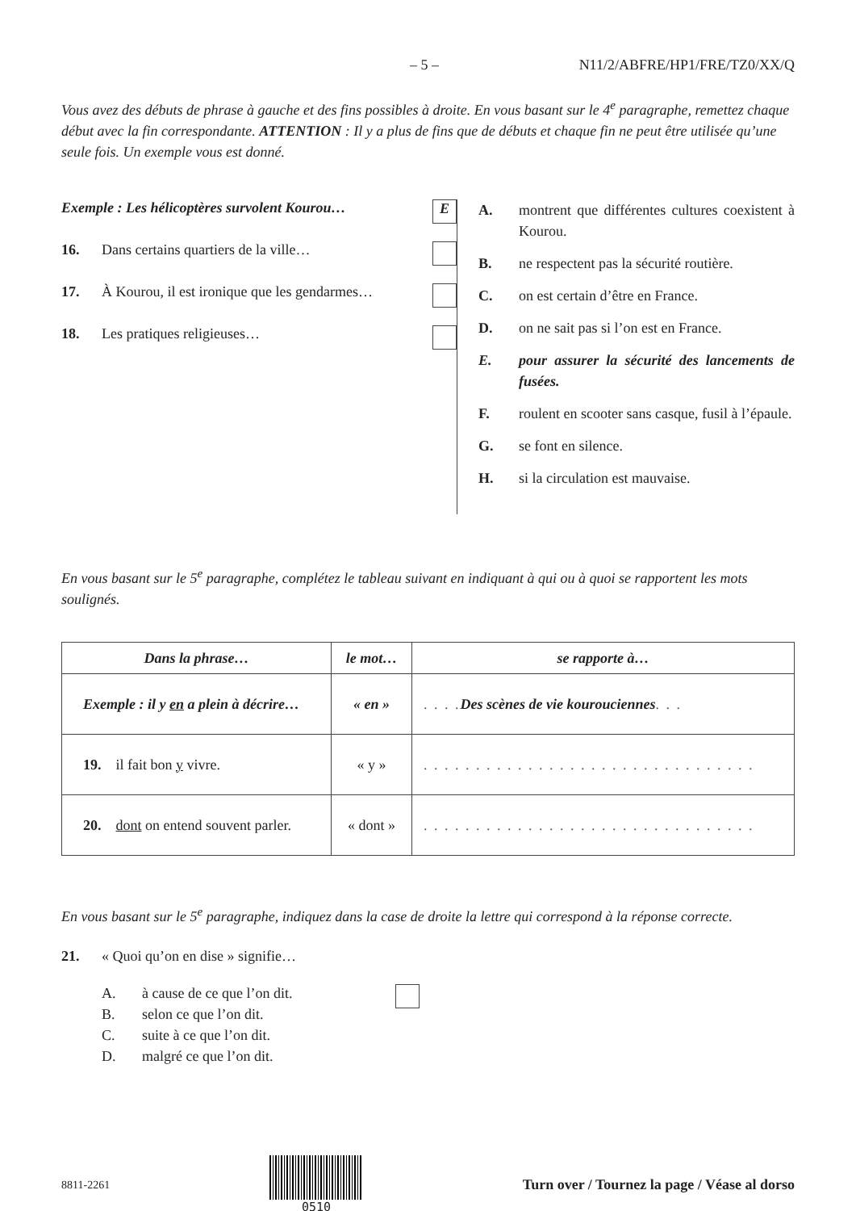– 5 – N11/2/ABFRE/HP1/FRE/TZ0/XX/Q
Vous avez des débuts de phrase à gauche et des fins possibles à droite. En vous basant sur le 4<sup>e</sup> paragraphe, remettez chaque début avec la fin correspondante. ATTENTION : Il y a plus de fins que de débuts et chaque fin ne peut être utilisée qu’une seule fois. Un exemple vous est donné.
Exemple : Les hélicoptères survolent Kourou… E
16. Dans certains quartiers de la ville…
17. À Kourou, il est ironique que les gendarmes…
18. Les pratiques religieuses…
A. montrent que différentes cultures coexistent à Kourou.
B. ne respectent pas la sécurité routière.
C. on est certain d’être en France.
D. on ne sait pas si l’on est en France.
E. pour assurer la sécurité des lancements de fusées.
F. roulent en scooter sans casque, fusil à l’épaule.
G. se font en silence.
H. si la circulation est mauvaise.
En vous basant sur le 5<sup>e</sup> paragraphe, complétez le tableau suivant en indiquant à qui ou à quoi se rapportent les mots soulignés.
| Dans la phrase… | le mot… | se rapporte à… |
| --- | --- | --- |
| Exemple : il y en a plein à décrire… | « en » | . . . . Des scènes de vie kourouciennes . . . |
| 19. il fait bon y vivre. | « y » | . . . . . . . . . . . . . . . . . . . . . . . . . . . . . . . . |
| 20. dont on entend souvent parler. | « dont » | . . . . . . . . . . . . . . . . . . . . . . . . . . . . . . . . |
En vous basant sur le 5<sup>e</sup> paragraphe, indiquez dans la case de droite la lettre qui correspond à la réponse correcte.
21. « Quoi qu’on en dise » signifie…
A. à cause de ce que l’on dit.
B. selon ce que l’on dit.
C. suite à ce que l’on dit.
D. malgré ce que l’on dit.
8811-2261 0510
Turn over / Tournez la page / Véase al dorso